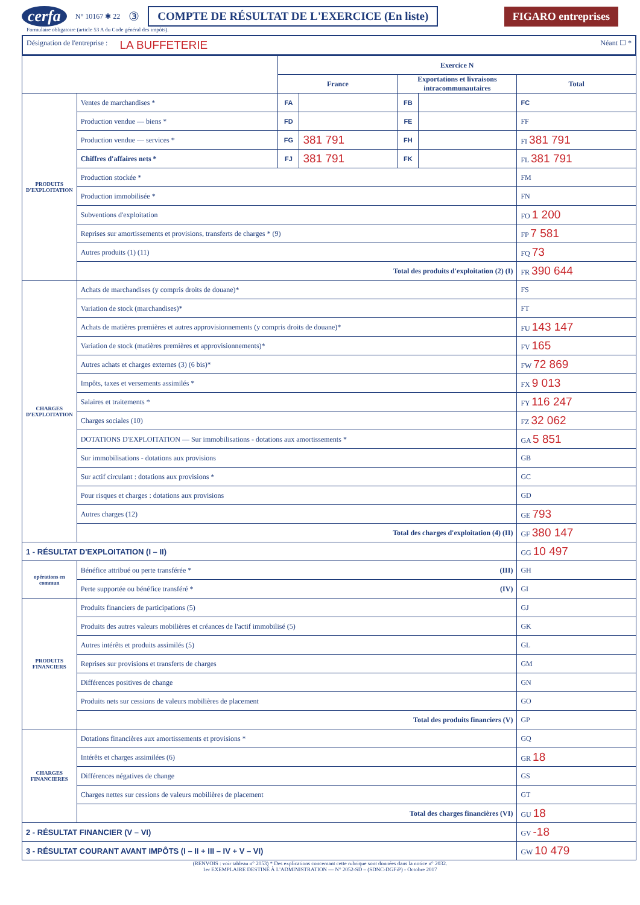cerfa N° 10167 ✱ 22 ③ COMPTE DE RÉSULTAT DE L'EXERCICE (En liste) FIGARO entreprises
Formulaire obligatoire (article 53 A du Code général des impôts).
Désignation de l'entreprise : LA BUFFETERIE Néant ☐ *
| | | Exercice N | | | | |
| --- | --- | --- | --- | --- | --- | --- |
| | | France | | Exportations et livraisons intracommunautaires | | Total |
| PRODUITS D'EXPLOITATION | Ventes de marchandises * | FA | | FB | | FC |
| | Production vendue — biens * | FD | | FE | | FF |
| | Production vendue — services * | FG | 381 791 | FH | | FI 381 791 |
| | Chiffres d'affaires nets * | FJ | 381 791 | FK | | FL 381 791 |
| | Production stockée * | | | | | FM |
| | Production immobilisée * | | | | | FN |
| | Subventions d'exploitation | | | | | FO 1 200 |
| | Reprises sur amortissements et provisions, transferts de charges * (9) | | | | | FP 7 581 |
| | Autres produits (1) (11) | | | | | FQ 73 |
| | Total des produits d'exploitation (2) (I) | | | | | FR 390 644 |
| CHARGES D'EXPLOITATION | Achats de marchandises (y compris droits de douane)* | | | | | FS |
| | Variation de stock (marchandises)* | | | | | FT |
| | Achats de matières premières et autres approvisionnements (y compris droits de douane)* | | | | | FU 143 147 |
| | Variation de stock (matières premières et approvisionnements)* | | | | | FV 165 |
| | Autres achats et charges externes (3) (6 bis)* | | | | | FW 72 869 |
| | Impôts, taxes et versements assimilés * | | | | | FX 9 013 |
| | Salaires et traitements * | | | | | FY 116 247 |
| | Charges sociales (10) | | | | | FZ 32 062 |
| | DOTATIONS D'EXPLOITATION — Sur immobilisations - dotations aux amortissements * | | | | | GA 5 851 |
| | Sur immobilisations - dotations aux provisions | | | | | GB |
| | Sur actif circulant : dotations aux provisions * | | | | | GC |
| | Pour risques et charges : dotations aux provisions | | | | | GD |
| | Autres charges (12) | | | | | GE 793 |
| | Total des charges d'exploitation (4) (II) | | | | | GF 380 147 |
| 1 - RÉSULTAT D'EXPLOITATION (I – II) | | | | | | GG 10 497 |
| opérations en commun | Bénéfice attribué ou perte transférée * (III) | | | | | GH |
| | Perte supportée ou bénéfice transféré * (IV) | | | | | GI |
| PRODUITS FINANCIERS | Produits financiers de participations (5) | | | | | GJ |
| | Produits des autres valeurs mobilières et créances de l'actif immobilisé (5) | | | | | GK |
| | Autres intérêts et produits assimilés (5) | | | | | GL |
| | Reprises sur provisions et transferts de charges | | | | | GM |
| | Différences positives de change | | | | | GN |
| | Produits nets sur cessions de valeurs mobilières de placement | | | | | GO |
| | Total des produits financiers (V) | | | | | GP |
| CHARGES FINANCIERES | Dotations financières aux amortissements et provisions * | | | | | GQ |
| | Intérêts et charges assimilées (6) | | | | | GR 18 |
| | Différences négatives de change | | | | | GS |
| | Charges nettes sur cessions de valeurs mobilières de placement | | | | | GT |
| | Total des charges financières (VI) | | | | | GU 18 |
| 2 - RÉSULTAT FINANCIER (V – VI) | | | | | | GV -18 |
| 3 - RÉSULTAT COURANT AVANT IMPÔTS (I – II + III – IV + V – VI) | | | | | | GW 10 479 |
(RENVOIS : voir tableau n° 2053) * Des explications concernant cette rubrique sont données dans la notice n° 2032.
1er EXEMPLAIRE DESTINÉ À L'ADMINISTRATION — N° 2052-SD – (SDNC-DGFiP) - Octobre 2017